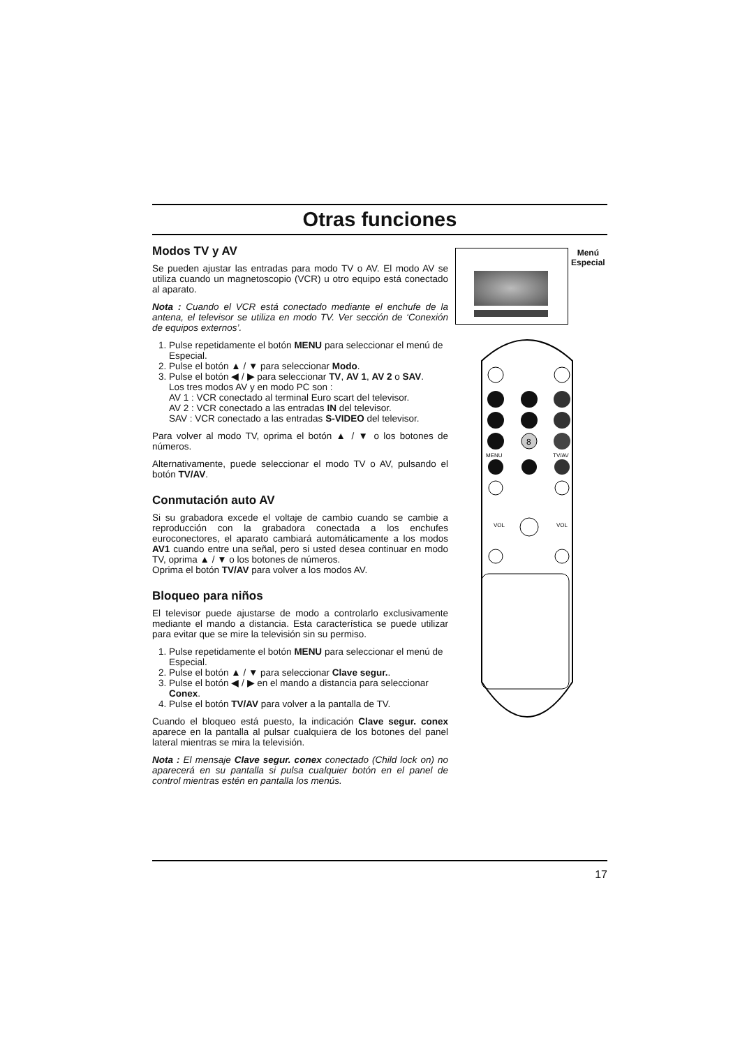Otras funciones
Modos TV y AV
Se pueden ajustar las entradas para modo TV o AV. El modo AV se utiliza cuando un magnetoscopio (VCR) u otro equipo está conectado al aparato.
Nota : Cuando el VCR está conectado mediante el enchufe de la antena, el televisor se utiliza en modo TV. Ver sección de ‘Conexión de equipos externos’.
1. Pulse repetidamente el botón MENU para seleccionar el menú de Especial.
2. Pulse el botón ▲ / ▼ para seleccionar Modo.
3. Pulse el botón ◀ / ▶ para seleccionar TV, AV 1, AV 2 o SAV.
Los tres modos AV y en modo PC son :
AV 1 : VCR conectado al terminal Euro scart del televisor.
AV 2 : VCR conectado a las entradas IN del televisor.
SAV : VCR conectado a las entradas S-VIDEO del televisor.
Para volver al modo TV, oprima el botón ▲ / ▼ o los botones de números.
Alternativamente, puede seleccionar el modo TV o AV, pulsando el botón TV/AV.
Conmutación auto AV
Si su grabadora excede el voltaje de cambio cuando se cambie a reproducción con la grabadora conectada a los enchufes euroconectores, el aparato cambiará automáticamente a los modos AV1 cuando entre una señal, pero si usted desea continuar en modo TV, oprima ▲ / ▼ o los botones de números.
Oprima el botón TV/AV para volver a los modos AV.
Bloqueo para niños
El televisor puede ajustarse de modo a controlarlo exclusivamente mediante el mando a distancia. Esta característica se puede utilizar para evitar que se mire la televisión sin su permiso.
1. Pulse repetidamente el botón MENU para seleccionar el menú de Especial.
2. Pulse el botón ▲ / ▼ para seleccionar Clave segur..
3. Pulse el botón ◀ / ▶ en el mando a distancia para seleccionar Conex.
4. Pulse el botón TV/AV para volver a la pantalla de TV.
Cuando el bloqueo está puesto, la indicación Clave segur. conex aparece en la pantalla al pulsar cualquiera de los botones del panel lateral mientras se mira la televisión.
Nota : El mensaje Clave segur. conex conectado (Child lock on) no aparecerá en su pantalla si pulsa cualquier botón en el panel de control mientras estén en pantalla los menús.
Menú
Especial
8
MENU
TV/AV
VOL
VOL
17